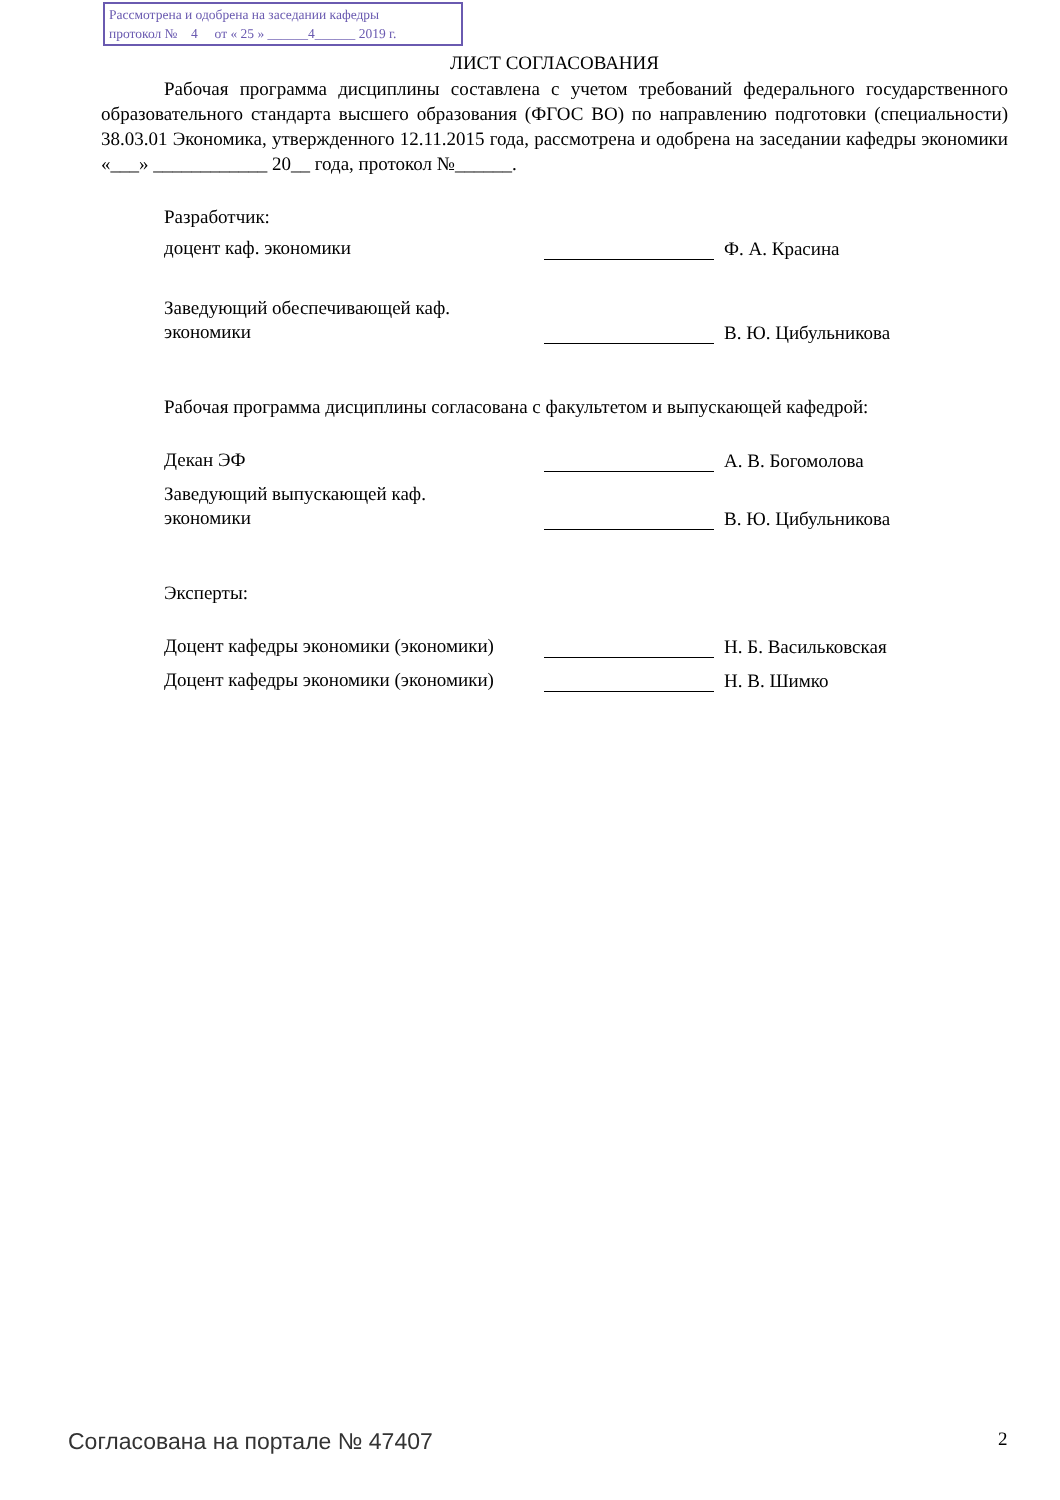Рассмотрена и одобрена на заседании кафедры
протокол № 4 от « 25 » ______4______ 2019 г.
ЛИСТ СОГЛАСОВАНИЯ
Рабочая программа дисциплины составлена с учетом требований федерального государственного образовательного стандарта высшего образования (ФГОС ВО) по направлению подготовки (специальности) 38.03.01 Экономика, утвержденного 12.11.2015 года, рассмотрена и одобрена на заседании кафедры экономики «___» ____________ 20__ года, протокол №______.
Разработчик:
доцент каф. экономики
Ф. А. Красина
Заведующий обеспечивающей каф.
экономики
В. Ю. Цибульникова
Рабочая программа дисциплины согласована с факультетом и выпускающей кафедрой:
Декан ЭФ
А. В. Богомолова
Заведующий выпускающей каф.
экономики
В. Ю. Цибульникова
Эксперты:
Доцент кафедры экономики (экономики)
Н. Б. Васильковская
Доцент кафедры экономики (экономики)
Н. В. Шимко
Согласована на портале № 47407 2